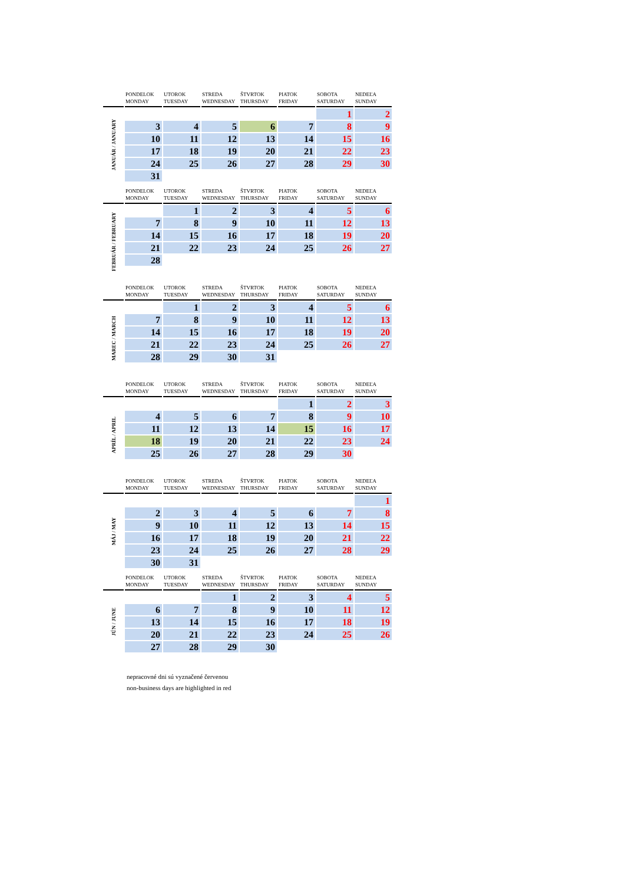| | PONDELOK MONDAY | UTOROK TUESDAY | STREDA WEDNESDAY | ŠTVRTOK THURSDAY | PIATOK FRIDAY | SOBOTA SATURDAY | NEDEĽA SUNDAY |
| --- | --- | --- | --- | --- | --- | --- | --- |
| JANUÁR / JANUARY | | | | | | 1 | 2 |
| | 3 | 4 | 5 | 6 | 7 | 8 | 9 |
| | 10 | 11 | 12 | 13 | 14 | 15 | 16 |
| | 17 | 18 | 19 | 20 | 21 | 22 | 23 |
| | 24 | 25 | 26 | 27 | 28 | 29 | 30 |
| | 31 | | | | | | |
| | PONDELOK MONDAY | UTOROK TUESDAY | STREDA WEDNESDAY | ŠTVRTOK THURSDAY | PIATOK FRIDAY | SOBOTA SATURDAY | NEDEĽA SUNDAY |
| --- | --- | --- | --- | --- | --- | --- | --- |
| FEBRUÁR / FEBRUARY | | 1 | 2 | 3 | 4 | 5 | 6 |
| | 7 | 8 | 9 | 10 | 11 | 12 | 13 |
| | 14 | 15 | 16 | 17 | 18 | 19 | 20 |
| | 21 | 22 | 23 | 24 | 25 | 26 | 27 |
| | 28 | | | | | | |
| | PONDELOK MONDAY | UTOROK TUESDAY | STREDA WEDNESDAY | ŠTVRTOK THURSDAY | PIATOK FRIDAY | SOBOTA SATURDAY | NEDEĽA SUNDAY |
| --- | --- | --- | --- | --- | --- | --- | --- |
| MAREC / MARCH | | 1 | 2 | 3 | 4 | 5 | 6 |
| | 7 | 8 | 9 | 10 | 11 | 12 | 13 |
| | 14 | 15 | 16 | 17 | 18 | 19 | 20 |
| | 21 | 22 | 23 | 24 | 25 | 26 | 27 |
| | 28 | 29 | 30 | 31 | | | |
| | PONDELOK MONDAY | UTOROK TUESDAY | STREDA WEDNESDAY | ŠTVRTOK THURSDAY | PIATOK FRIDAY | SOBOTA SATURDAY | NEDEĽA SUNDAY |
| --- | --- | --- | --- | --- | --- | --- | --- |
| APRÍL / APRIL | | | | | 1 | 2 | 3 |
| | 4 | 5 | 6 | 7 | 8 | 9 | 10 |
| | 11 | 12 | 13 | 14 | 15 | 16 | 17 |
| | 18 | 19 | 20 | 21 | 22 | 23 | 24 |
| | 25 | 26 | 27 | 28 | 29 | 30 | |
| | PONDELOK MONDAY | UTOROK TUESDAY | STREDA WEDNESDAY | ŠTVRTOK THURSDAY | PIATOK FRIDAY | SOBOTA SATURDAY | NEDEĽA SUNDAY |
| --- | --- | --- | --- | --- | --- | --- | --- |
| MÁJ / MAY | | | | | | | 1 |
| | 2 | 3 | 4 | 5 | 6 | 7 | 8 |
| | 9 | 10 | 11 | 12 | 13 | 14 | 15 |
| | 16 | 17 | 18 | 19 | 20 | 21 | 22 |
| | 23 | 24 | 25 | 26 | 27 | 28 | 29 |
| | 30 | 31 | | | | | |
| | PONDELOK MONDAY | UTOROK TUESDAY | STREDA WEDNESDAY | ŠTVRTOK THURSDAY | PIATOK FRIDAY | SOBOTA SATURDAY | NEDEĽA SUNDAY |
| --- | --- | --- | --- | --- | --- | --- | --- |
| JÚN / JUNE | | | 1 | 2 | 3 | 4 | 5 |
| | 6 | 7 | 8 | 9 | 10 | 11 | 12 |
| | 13 | 14 | 15 | 16 | 17 | 18 | 19 |
| | 20 | 21 | 22 | 23 | 24 | 25 | 26 |
| | 27 | 28 | 29 | 30 | | | |
nepracovné dni sú vyznačené červenou
non-business days are highlighted in red